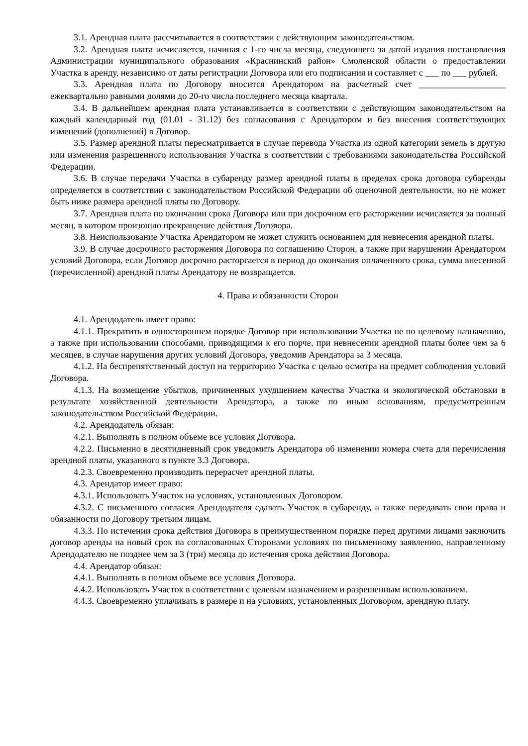3.1. Арендная плата рассчитывается в соответствии с действующим законодательством.
3.2. Арендная плата исчисляется, начиная с 1-го числа месяца, следующего за датой издания постановления Администрации муниципального образования «Краснинский район» Смоленской области о предоставлении Участка в аренду, независимо от даты регистрации Договора или его подписания и составляет с ___ по ___ рублей.
3.3. Арендная плата по Договору вносится Арендатором на расчетный счет ___________________ ежеквартально равными долями до 20-го числа последнего месяца квартала.
3.4. В дальнейшем арендная плата устанавливается в соответствии с действующим законодательством на каждый календарный год (01.01 - 31.12) без согласования с Арендатором и без внесения соответствующих изменений (дополнений) в Договор.
3.5. Размер арендной платы пересматривается в случае перевода Участка из одной категории земель в другую или изменения разрешенного использования Участка в соответствии с требованиями законодательства Российской Федерации.
3.6. В случае передачи Участка в субаренду размер арендной платы в пределах срока договора субаренды определяется в соответствии с законодательством Российской Федерации об оценочной деятельности, но не может быть ниже размера арендной платы по Договору.
3.7. Арендная плата по окончании срока Договора или при досрочном его расторжении исчисляется за полный месяц, в котором произошло прекращение действия Договора.
3.8. Неиспользование Участка Арендатором не может служить основанием для невнесения арендной платы.
3.9. В случае досрочного расторжения Договора по соглашению Сторон, а также при нарушении Арендатором условий Договора, если Договор досрочно расторгается в период до окончания оплаченного срока, сумма внесенной (перечисленной) арендной платы Арендатору не возвращается.
4. Права и обязанности Сторон
4.1. Арендодатель имеет право:
4.1.1. Прекратить в одностороннем порядке Договор при использовании Участка не по целевому назначению, а также при использовании способами, приводящими к его порче, при невнесении арендной платы более чем за 6 месяцев, в случае нарушения других условий Договора, уведомив Арендатора за 3 месяца.
4.1.2. На беспрепятственный доступ на территорию Участка с целью осмотра на предмет соблюдения условий Договора.
4.1.3. На возмещение убытков, причиненных ухудшением качества Участка и экологической обстановки в результате хозяйственной деятельности Арендатора, а также по иным основаниям, предусмотренным законодательством Российской Федерации.
4.2. Арендодатель обязан:
4.2.1. Выполнять в полном объеме все условия Договора.
4.2.2. Письменно в десятидневный срок уведомить Арендатора об изменении номера счета для перечисления арендной платы, указанного в пункте 3.3 Договора.
4.2.3. Своевременно производить перерасчет арендной платы.
4.3. Арендатор имеет право:
4.3.1. Использовать Участок на условиях, установленных Договором.
4.3.2. С письменного согласия Арендодателя сдавать Участок в субаренду, а также передавать свои права и обязанности по Договору третьим лицам.
4.3.3. По истечении срока действия Договора в преимущественном порядке перед другими лицами заключить договор аренды на новый срок на согласованных Сторонами условиях по письменному заявлению, направленному Арендодателю не позднее чем за 3 (три) месяца до истечения срока действия Договора.
4.4. Арендатор обязан:
4.4.1. Выполнять в полном объеме все условия Договора.
4.4.2. Использовать Участок в соответствии с целевым назначением и разрешенным использованием.
4.4.3. Своевременно уплачивать в размере и на условиях, установленных Договором, арендную плату.